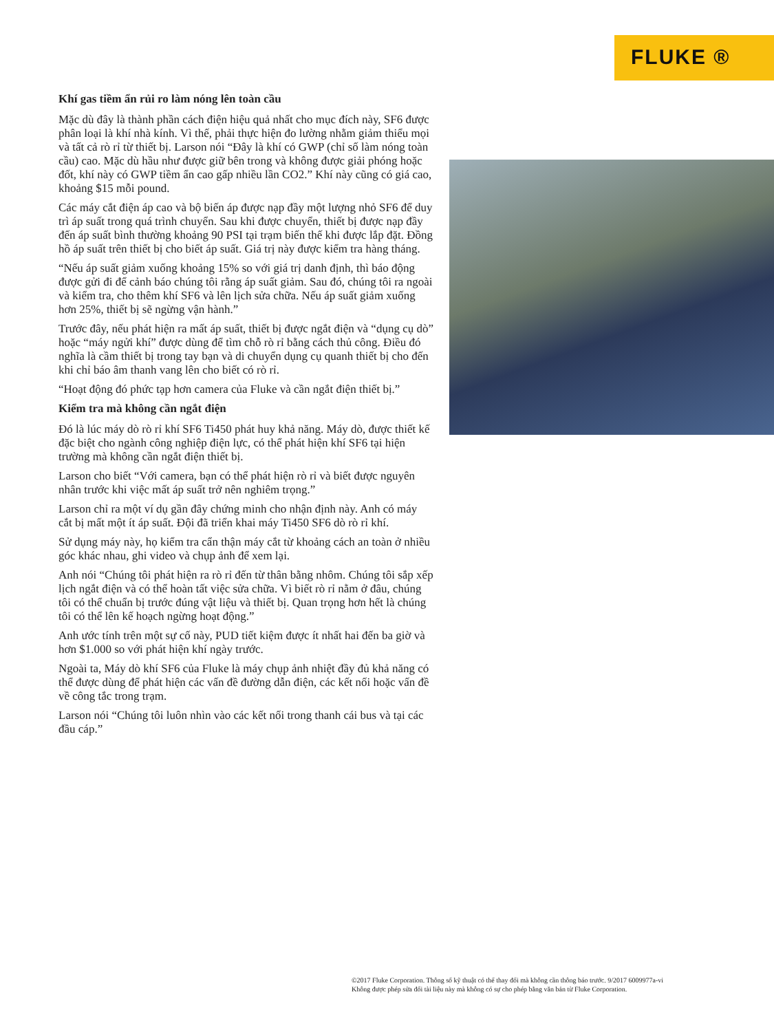FLUKE ®
Khí gas tiềm ẩn rủi ro làm nóng lên toàn cầu
Mặc dù đây là thành phần cách điện hiệu quả nhất cho mục đích này, SF6 được phân loại là khí nhà kính. Vì thế, phải thực hiện đo lường nhằm giảm thiểu mọi và tất cả rò rỉ từ thiết bị. Larson nói “Đây là khí có GWP (chỉ số làm nóng toàn cầu) cao. Mặc dù hầu như được giữ bên trong và không được giải phóng hoặc đốt, khí này có GWP tiềm ẩn cao gấp nhiều lần CO2.” Khí này cũng có giá cao, khoảng $15 mỗi pound.
Các máy cắt điện áp cao và bộ biến áp được nạp đầy một lượng nhỏ SF6 để duy trì áp suất trong quá trình chuyển. Sau khi được chuyển, thiết bị được nạp đầy đến áp suất bình thường khoảng 90 PSI tại trạm biến thế khi được lắp đặt. Đồng hồ áp suất trên thiết bị cho biết áp suất. Giá trị này được kiểm tra hàng tháng.
“Nếu áp suất giảm xuống khoảng 15% so với giá trị danh định, thì báo động được gửi đi để cảnh báo chúng tôi rằng áp suất giảm. Sau đó, chúng tôi ra ngoài và kiểm tra, cho thêm khí SF6 và lên lịch sửa chữa. Nếu áp suất giảm xuống hơn 25%, thiết bị sẽ ngừng vận hành.”
Trước đây, nếu phát hiện ra mất áp suất, thiết bị được ngắt điện và “dụng cụ dò” hoặc “máy ngửi khí” được dùng để tìm chỗ rò rỉ bằng cách thủ công. Điều đó nghĩa là cầm thiết bị trong tay bạn và di chuyển dụng cụ quanh thiết bị cho đến khi chỉ báo âm thanh vang lên cho biết có rò rỉ.
“Hoạt động đó phức tạp hơn camera của Fluke và cần ngắt điện thiết bị.”
Kiểm tra mà không cần ngắt điện
Đó là lúc máy dò rò rỉ khí SF6 Ti450 phát huy khả năng. Máy dò, được thiết kế đặc biệt cho ngành công nghiệp điện lực, có thể phát hiện khí SF6 tại hiện trường mà không cần ngắt điện thiết bị.
Larson cho biết “Với camera, bạn có thể phát hiện rò rỉ và biết được nguyên nhân trước khi việc mất áp suất trở nên nghiêm trọng.”
Larson chỉ ra một ví dụ gần đây chứng minh cho nhận định này. Anh có máy cắt bị mất một ít áp suất. Đội đã triển khai máy Ti450 SF6 dò rò rỉ khí.
Sử dụng máy này, họ kiểm tra cẩn thận máy cắt từ khoảng cách an toàn ở nhiều góc khác nhau, ghi video và chụp ảnh để xem lại.
Anh nói “Chúng tôi phát hiện ra rò rỉ đến từ thân bằng nhôm. Chúng tôi sắp xếp lịch ngắt điện và có thể hoàn tất việc sửa chữa. Vì biết rò rỉ nằm ở đâu, chúng tôi có thể chuẩn bị trước đúng vật liệu và thiết bị. Quan trọng hơn hết là chúng tôi có thể lên kế hoạch ngừng hoạt động.”
Anh ước tính trên một sự cố này, PUD tiết kiệm được ít nhất hai đến ba giờ và hơn $1.000 so với phát hiện khí ngày trước.
Ngoài ta, Máy dò khí SF6 của Fluke là máy chụp ảnh nhiệt đầy đủ khả năng có thể được dùng để phát hiện các vấn đề đường dẫn điện, các kết nối hoặc vấn đề về công tắc trong trạm.
Larson nói “Chúng tôi luôn nhìn vào các kết nối trong thanh cái bus và tại các đầu cáp.”
©2017 Fluke Corporation. Thông số kỹ thuật có thể thay đổi mà không cần thông báo trước. 9/2017 6009977a-vi
Không được phép sửa đổi tài liệu này mà không có sự cho phép bằng văn bản từ Fluke Corporation.